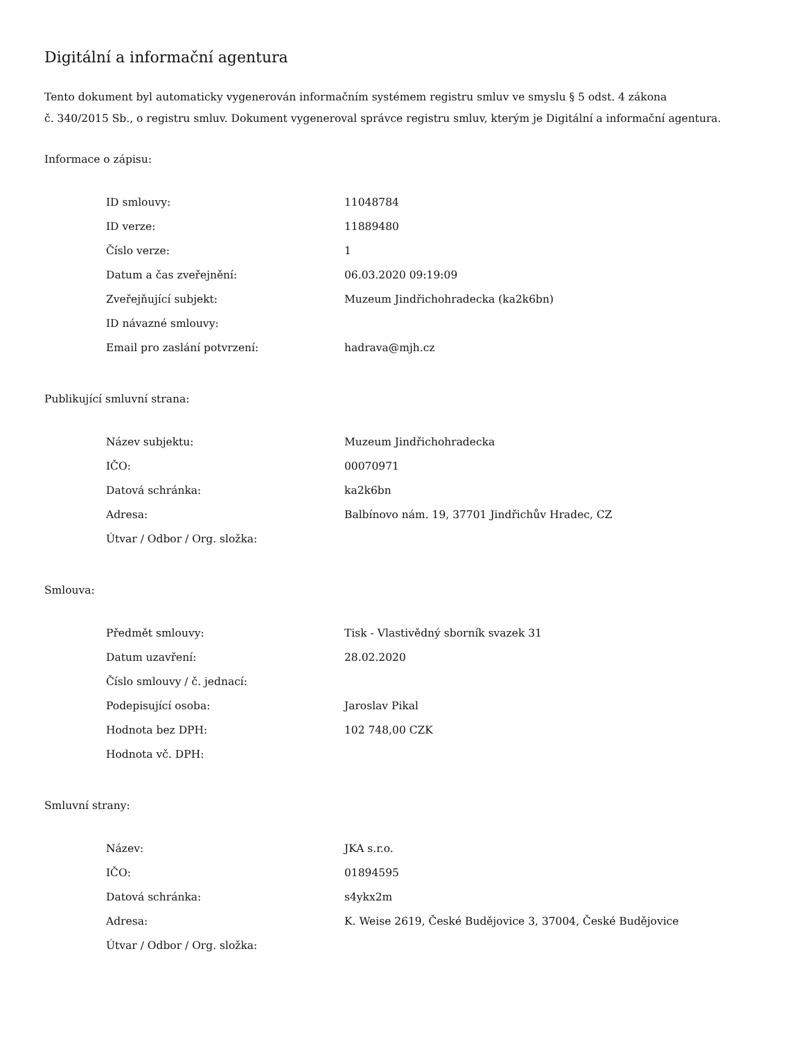Digitální a informační agentura
Tento dokument byl automaticky vygenerován informačním systémem registru smluv ve smyslu § 5 odst. 4 zákona
č. 340/2015 Sb., o registru smluv. Dokument vygeneroval správce registru smluv, kterým je Digitální a informační agentura.
Informace o zápisu:
| ID smlouvy: | 11048784 |
| ID verze: | 11889480 |
| Číslo verze: | 1 |
| Datum a čas zveřejnění: | 06.03.2020 09:19:09 |
| Zveřejňující subjekt: | Muzeum Jindřichohradecka (ka2k6bn) |
| ID návazné smlouvy: | |
| Email pro zaslání potvrzení: | hadrava@mjh.cz |
Publikující smluvní strana:
| Název subjektu: | Muzeum Jindřichohradecka |
| IČO: | 00070971 |
| Datová schránka: | ka2k6bn |
| Adresa: | Balbínovo nám. 19, 37701 Jindřichův Hradec, CZ |
| Útvar / Odbor / Org. složka: | |
Smlouva:
| Předmět smlouvy: | Tisk - Vlastivědný sborník svazek 31 |
| Datum uzavření: | 28.02.2020 |
| Číslo smlouvy / č. jednací: | |
| Podepisující osoba: | Jaroslav Pikal |
| Hodnota bez DPH: | 102 748,00 CZK |
| Hodnota vč. DPH: | |
Smluvní strany:
| Název: | JKA s.r.o. |
| IČO: | 01894595 |
| Datová schránka: | s4ykx2m |
| Adresa: | K. Weise 2619, České Budějovice 3, 37004, České Budějovice |
| Útvar / Odbor / Org. složka: | |